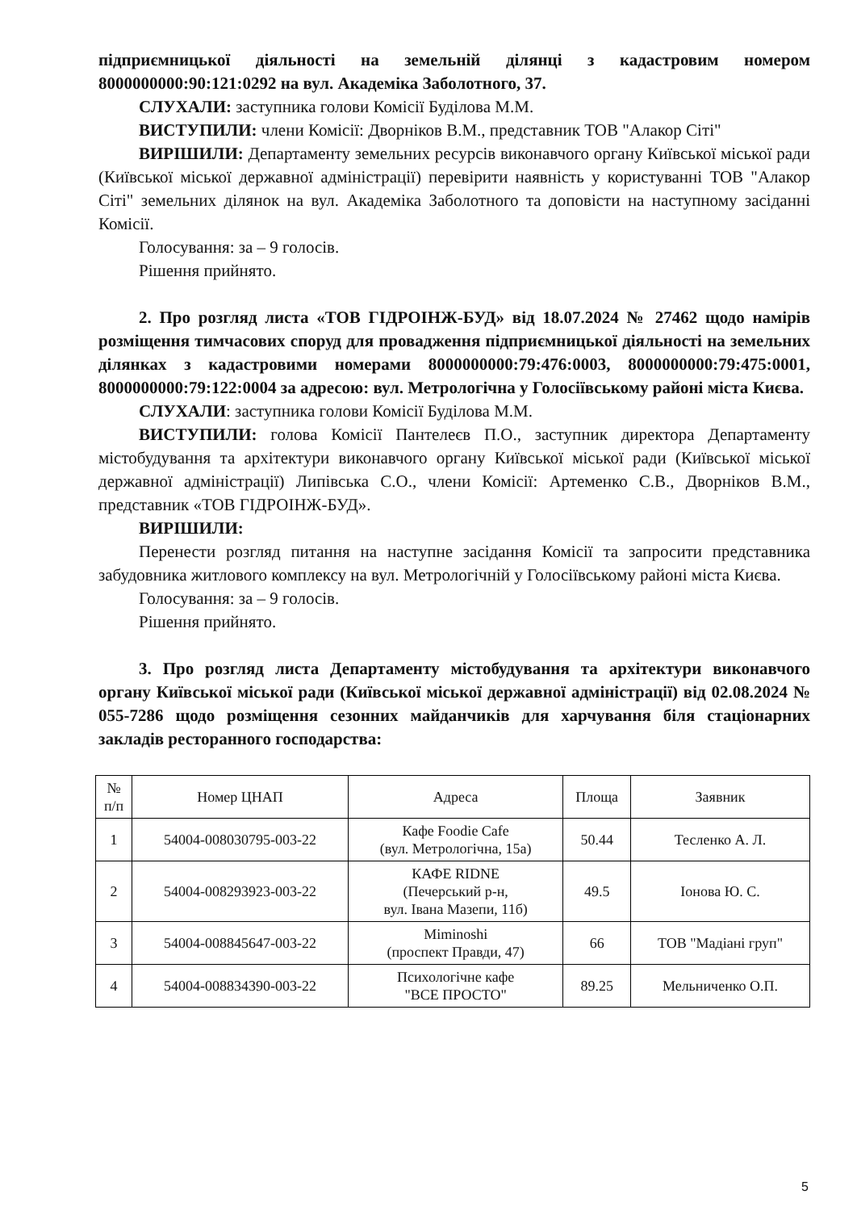підприємницької діяльності на земельній ділянці з кадастровим номером 8000000000:90:121:0292 на вул. Академіка Заболотного, 37.
СЛУХАЛИ: заступника голови Комісії Буділова М.М.
ВИСТУПИЛИ: члени Комісії: Дворніков В.М., представник ТОВ "Алакор Сіті"
ВИРІШИЛИ: Департаменту земельних ресурсів виконавчого органу Київської міської ради (Київської міської державної адміністрації) перевірити наявність у користуванні ТОВ "Алакор Сіті" земельних ділянок на вул. Академіка Заболотного та доповісти на наступному засіданні Комісії.
Голосування: за – 9 голосів.
Рішення прийнято.
2. Про розгляд листа «ТОВ ГІДРОІНЖ-БУД» від 18.07.2024 № 27462 щодо намірів розміщення тимчасових споруд для провадження підприємницької діяльності на земельних ділянках з кадастровими номерами 8000000000:79:476:0003, 8000000000:79:475:0001, 8000000000:79:122:0004 за адресою: вул. Метрологічна у Голосіївському районі міста Києва.
СЛУХАЛИ: заступника голови Комісії Буділова М.М.
ВИСТУПИЛИ: голова Комісії Пантелеєв П.О., заступник директора Департаменту містобудування та архітектури виконавчого органу Київської міської ради (Київської міської державної адміністрації) Липівська С.О., члени Комісії: Артеменко С.В., Дворніков В.М., представник «ТОВ ГІДРОІНЖ-БУД».
ВИРІШИЛИ:
Перенести розгляд питання на наступне засідання Комісії та запросити представника забудовника житлового комплексу на вул. Метрологічній у Голосіївському районі міста Києва.
Голосування: за – 9 голосів.
Рішення прийнято.
3. Про розгляд листа Департаменту містобудування та архітектури виконавчого органу Київської міської ради (Київської міської державної адміністрації) від 02.08.2024 № 055-7286 щодо розміщення сезонних майданчиків для харчування біля стаціонарних закладів ресторанного господарства:
| № п/п | Номер ЦНАП | Адреса | Площа | Заявник |
| --- | --- | --- | --- | --- |
| 1 | 54004-008030795-003-22 | Кафе Foodie Cafe (вул. Метрологічна, 15а) | 50.44 | Тесленко А. Л. |
| 2 | 54004-008293923-003-22 | КАФЕ RIDNE (Печерський р-н, вул. Івана Мазепи, 11б) | 49.5 | Іонова Ю. С. |
| 3 | 54004-008845647-003-22 | Miminoshi (проспект Правди, 47) | 66 | ТОВ "Мадіані груп" |
| 4 | 54004-008834390-003-22 | Психологічне кафе "ВСЕ ПРОСТО" | 89.25 | Мельниченко О.П. |
5